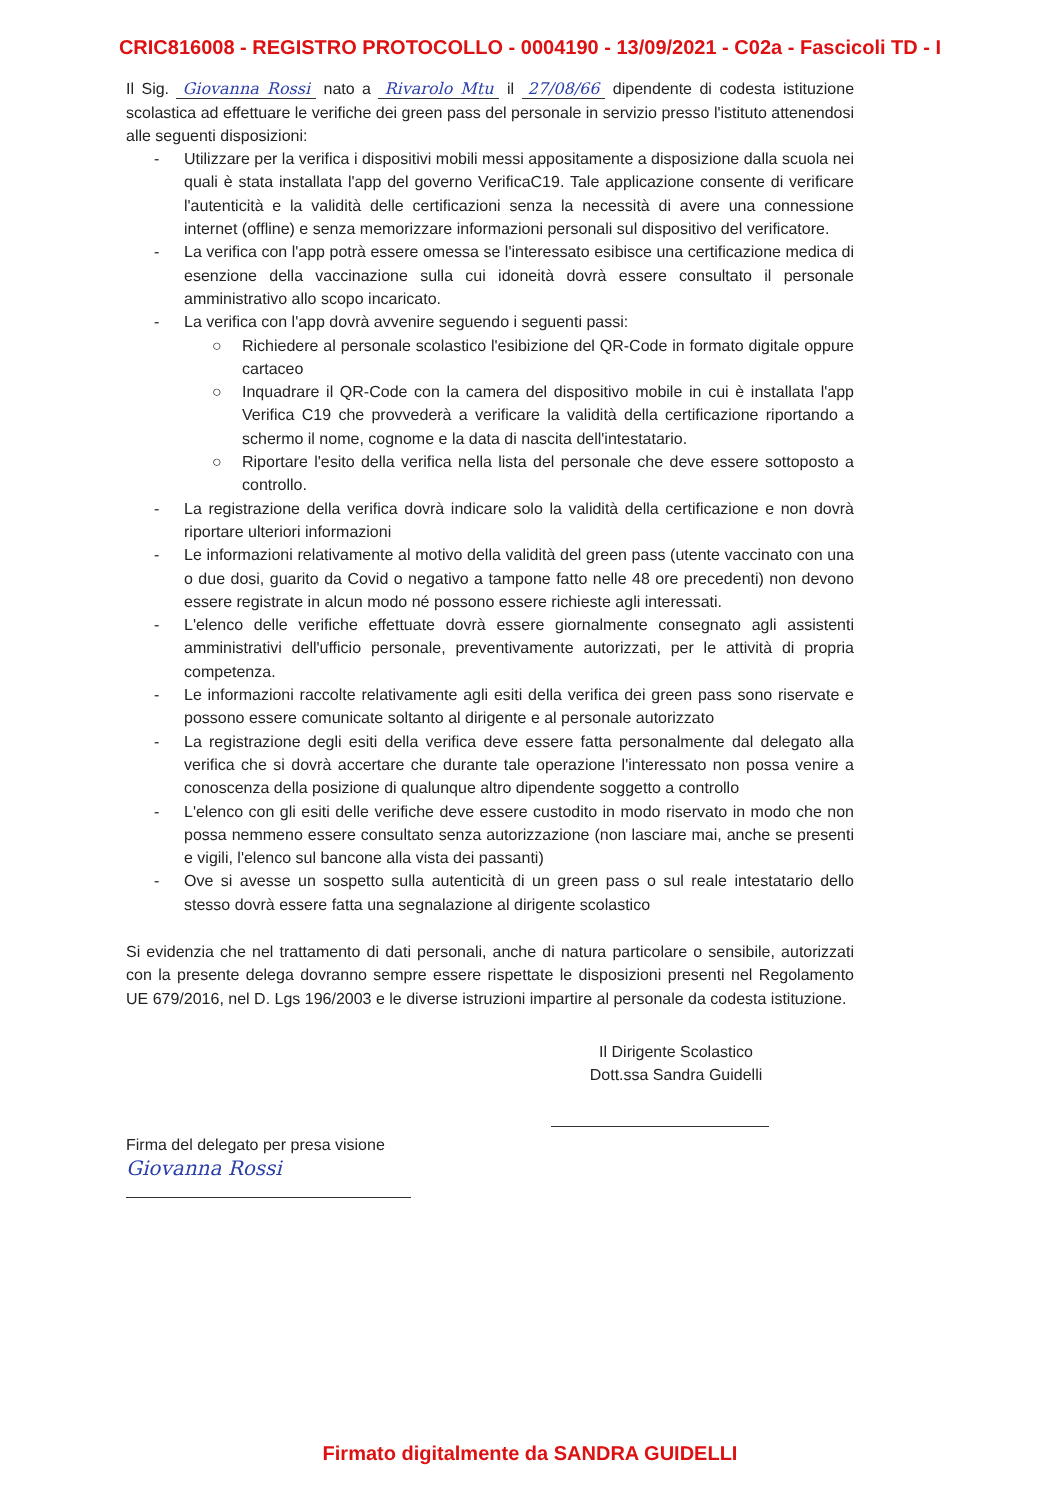CRIC816008 - REGISTRO PROTOCOLLO - 0004190 - 13/09/2021 - C02a - Fascicoli TD - I
Il Sig. Giovanna Rossi nato a Rivarolo Mtu il 27/08/66 dipendente di codesta istituzione scolastica ad effettuare le verifiche dei green pass del personale in servizio presso l'istituto attenendosi alle seguenti disposizioni:
- Utilizzare per la verifica i dispositivi mobili messi appositamente a disposizione dalla scuola nei quali è stata installata l'app del governo VerificaC19. Tale applicazione consente di verificare l'autenticità e la validità delle certificazioni senza la necessità di avere una connessione internet (offline) e senza memorizzare informazioni personali sul dispositivo del verificatore.
- La verifica con l'app potrà essere omessa se l'interessato esibisce una certificazione medica di esenzione della vaccinazione sulla cui idoneità dovrà essere consultato il personale amministrativo allo scopo incaricato.
- La verifica con l'app dovrà avvenire seguendo i seguenti passi:
○ Richiedere al personale scolastico l'esibizione del QR-Code in formato digitale oppure cartaceo
○ Inquadrare il QR-Code con la camera del dispositivo mobile in cui è installata l'app Verifica C19 che provvederà a verificare la validità della certificazione riportando a schermo il nome, cognome e la data di nascita dell'intestatario.
○ Riportare l'esito della verifica nella lista del personale che deve essere sottoposto a controllo.
- La registrazione della verifica dovrà indicare solo la validità della certificazione e non dovrà riportare ulteriori informazioni
- Le informazioni relativamente al motivo della validità del green pass (utente vaccinato con una o due dosi, guarito da Covid o negativo a tampone fatto nelle 48 ore precedenti) non devono essere registrate in alcun modo né possono essere richieste agli interessati.
- L'elenco delle verifiche effettuate dovrà essere giornalmente consegnato agli assistenti amministrativi dell'ufficio personale, preventivamente autorizzati, per le attività di propria competenza.
- Le informazioni raccolte relativamente agli esiti della verifica dei green pass sono riservate e possono essere comunicate soltanto al dirigente e al personale autorizzato
- La registrazione degli esiti della verifica deve essere fatta personalmente dal delegato alla verifica che si dovrà accertare che durante tale operazione l'interessato non possa venire a conoscenza della posizione di qualunque altro dipendente soggetto a controllo
- L'elenco con gli esiti delle verifiche deve essere custodito in modo riservato in modo che non possa nemmeno essere consultato senza autorizzazione (non lasciare mai, anche se presenti e vigili, l'elenco sul bancone alla vista dei passanti)
- Ove si avesse un sospetto sulla autenticità di un green pass o sul reale intestatario dello stesso dovrà essere fatta una segnalazione al dirigente scolastico
Si evidenzia che nel trattamento di dati personali, anche di natura particolare o sensibile, autorizzati con la presente delega dovranno sempre essere rispettate le disposizioni presenti nel Regolamento UE 679/2016, nel D. Lgs 196/2003 e le diverse istruzioni impartire al personale da codesta istituzione.
Il Dirigente Scolastico
Dott.ssa Sandra Guidelli
Firma del delegato per presa visione
Giovanna Rossi
Firmato digitalmente da SANDRA GUIDELLI